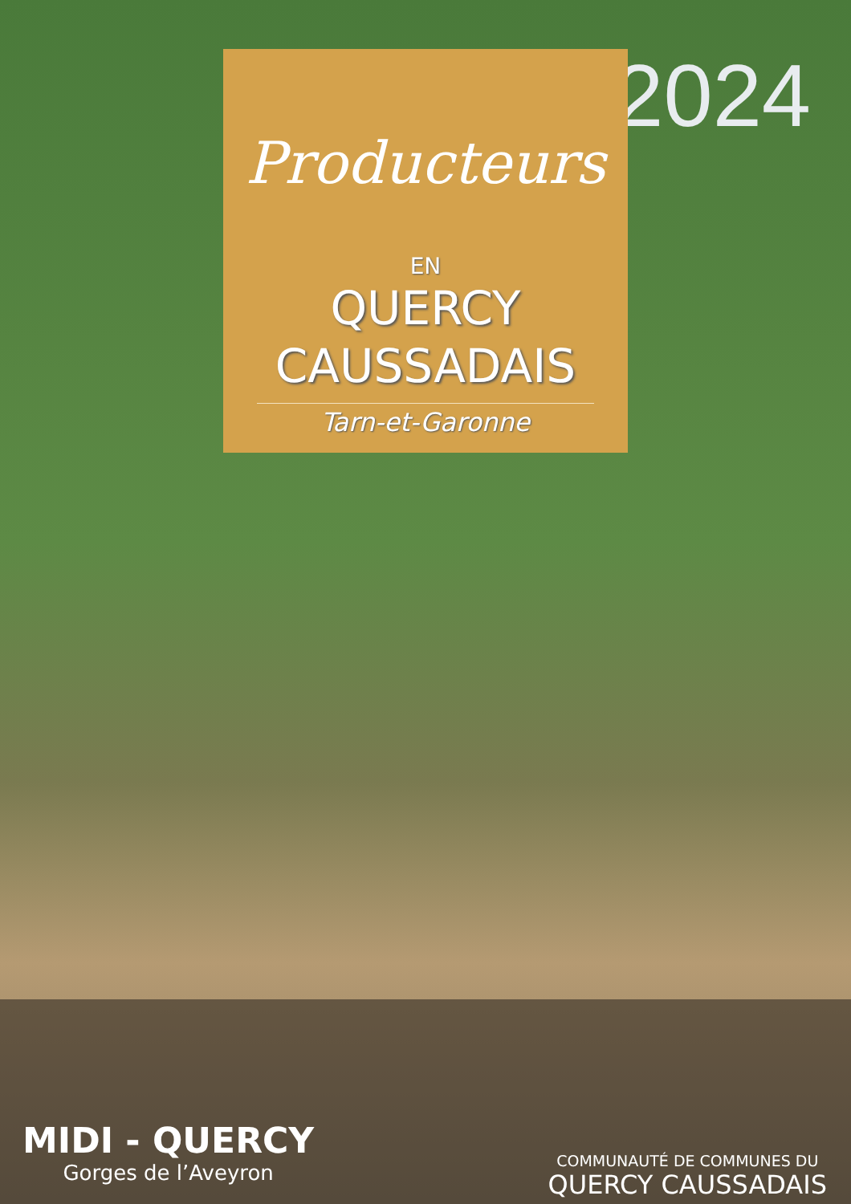2024
Producteurs
EN
QUERCY
CAUSSADAIS
Tarn-et-Garonne
MIDI - QUERCY
Gorges de l’Aveyron
COMMUNAUTÉ DE COMMUNES DU
QUERCY CAUSSADAIS